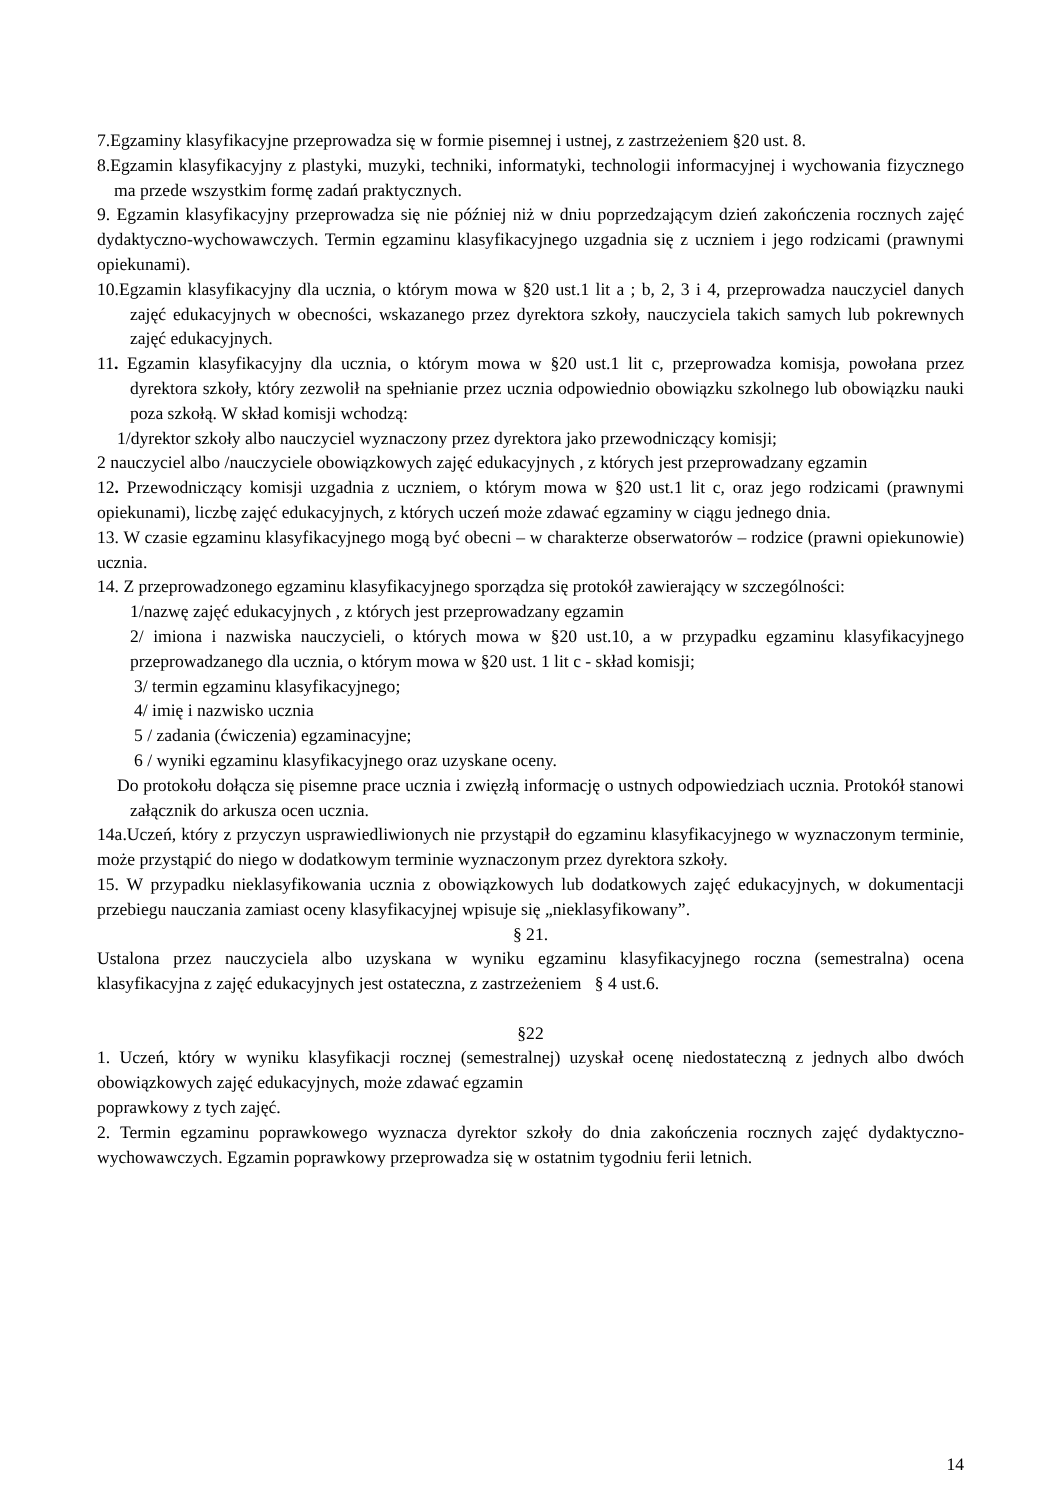7.Egzaminy klasyfikacyjne przeprowadza się w formie pisemnej i ustnej, z zastrzeżeniem §20 ust. 8.
8.Egzamin klasyfikacyjny z plastyki, muzyki, techniki, informatyki, technologii informacyjnej i wychowania fizycznego ma przede wszystkim formę zadań praktycznych.
9. Egzamin klasyfikacyjny przeprowadza się nie później niż w dniu poprzedzającym dzień zakończenia rocznych zajęć dydaktyczno-wychowawczych. Termin egzaminu klasyfikacyjnego uzgadnia się z uczniem i jego rodzicami (prawnymi opiekunami).
10.Egzamin klasyfikacyjny dla ucznia, o którym mowa w §20 ust.1 lit a ; b, 2, 3 i 4, przeprowadza nauczyciel danych zajęć edukacyjnych w obecności, wskazanego przez dyrektora szkoły, nauczyciela takich samych lub pokrewnych zajęć edukacyjnych.
11. Egzamin klasyfikacyjny dla ucznia, o którym mowa w §20 ust.1 lit c, przeprowadza komisja, powołana przez dyrektora szkoły, który zezwolił na spełnianie przez ucznia odpowiednio obowiązku szkolnego lub obowiązku nauki poza szkołą. W skład komisji wchodzą:
1/dyrektor szkoły albo nauczyciel wyznaczony przez dyrektora jako przewodniczący komisji;
2 nauczyciel albo /nauczyciele obowiązkowych zajęć edukacyjnych , z których jest przeprowadzany egzamin
12. Przewodniczący komisji uzgadnia z uczniem, o którym mowa w §20 ust.1 lit c, oraz jego rodzicami (prawnymi opiekunami), liczbę zajęć edukacyjnych, z których uczeń może zdawać egzaminy w ciągu jednego dnia.
13. W czasie egzaminu klasyfikacyjnego mogą być obecni – w charakterze obserwatorów – rodzice (prawni opiekunowie) ucznia.
14. Z przeprowadzonego egzaminu klasyfikacyjnego sporządza się protokół zawierający w szczególności:
1/nazwę zajęć edukacyjnych , z których jest przeprowadzany egzamin
2/ imiona i nazwiska nauczycieli, o których mowa w §20 ust.10, a w przypadku egzaminu klasyfikacyjnego przeprowadzanego dla ucznia, o którym mowa w §20 ust. 1 lit c - skład komisji;
3/ termin egzaminu klasyfikacyjnego;
4/ imię i nazwisko ucznia
5 / zadania (ćwiczenia) egzaminacyjne;
6 / wyniki egzaminu klasyfikacyjnego oraz uzyskane oceny.
Do protokołu dołącza się pisemne prace ucznia i zwięzłą informację o ustnych odpowiedziach ucznia. Protokół stanowi załącznik do arkusza ocen ucznia.
14a.Uczeń, który z przyczyn usprawiedliwionych nie przystąpił do egzaminu klasyfikacyjnego w wyznaczonym terminie, może przystąpić do niego w dodatkowym terminie wyznaczonym przez dyrektora szkoły.
15. W przypadku nieklasyfikowania ucznia z obowiązkowych lub dodatkowych zajęć edukacyjnych, w dokumentacji przebiegu nauczania zamiast oceny klasyfikacyjnej wpisuje się „nieklasyfikowany”.
§ 21.
Ustalona przez nauczyciela albo uzyskana w wyniku egzaminu klasyfikacyjnego roczna (semestralna) ocena klasyfikacyjna z zajęć edukacyjnych jest ostateczna, z zastrzeżeniem § 4 ust.6.
§22
1. Uczeń, który w wyniku klasyfikacji rocznej (semestralnej) uzyskał ocenę niedostateczną z jednych albo dwóch obowiązkowych zajęć edukacyjnych, może zdawać egzamin
poprawkowy z tych zajęć.
2. Termin egzaminu poprawkowego wyznacza dyrektor szkoły do dnia zakończenia rocznych zajęć dydaktyczno-wychowawczych. Egzamin poprawkowy przeprowadza się w ostatnim tygodniu ferii letnich.
14